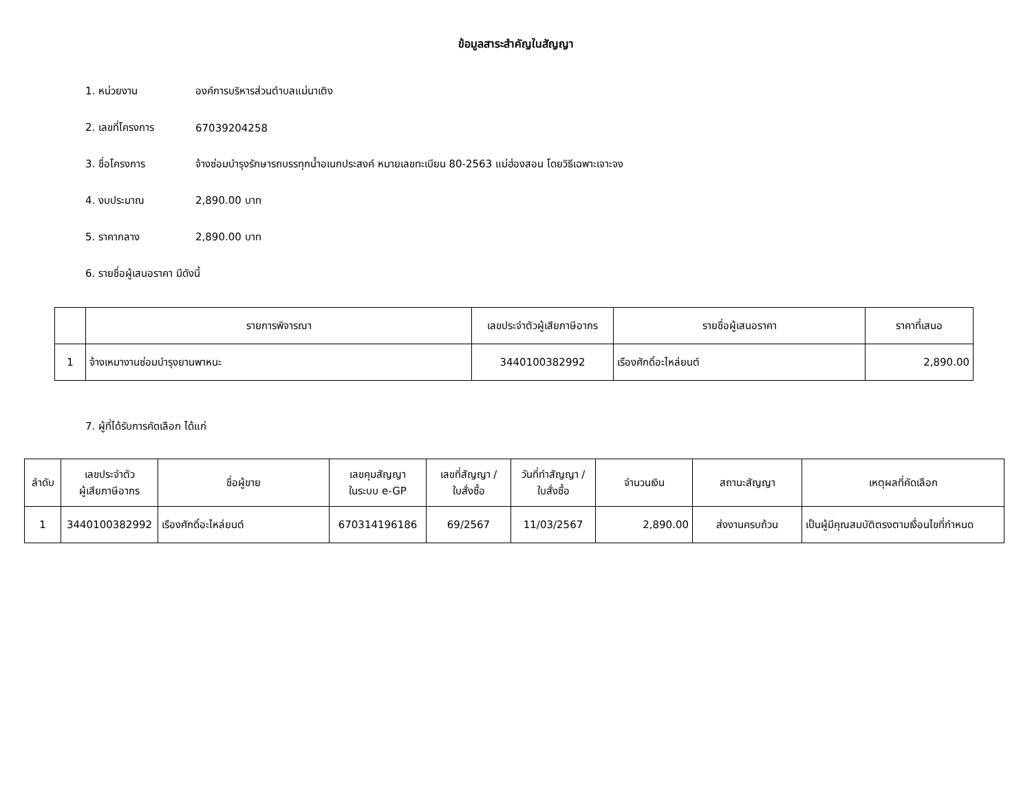ข้อมูลสาระสำคัญในสัญญา
1. หน่วยงาน องค์การบริหารส่วนตำบลแม่นาเติง
2. เลขที่โครงการ 67039204258
3. ชื่อโครงการ จ้างซ่อมบำรุงรักษารถบรรทุกน้ำอเนกประสงค์ หมายเลขทะเบียน 80-2563 แม่ฮ่องสอน โดยวิธีเฉพาะเจาะจง
4. งบประมาณ 2,890.00 บาท
5. ราคากลาง 2,890.00 บาท
6. รายชื่อผู้เสนอราคา มีดังนี้
| | รายการพิจารณา | เลขประจำตัวผู้เสียภาษีอากร | รายชื่อผู้เสนอราคา | ราคาที่เสนอ |
| --- | --- | --- | --- | --- |
| 1 | จ้างเหมางานซ่อมบำรุงยานพาหนะ | 3440100382992 | เรืองศักดิ์อะไหล่ยนต์ | 2,890.00 |
7. ผู้ที่ได้รับการคัดเลือก ได้แก่
| ลำดับ | เลขประจำตัว ผู้เสียภาษีอากร | ชื่อผู้ขาย | เลขคุมสัญญา ในระบบ e-GP | เลขที่สัญญา / ใบสั่งซื้อ | วันที่ทำสัญญา / ใบสั่งซื้อ | จำนวนเงิน | สถานะสัญญา | เหตุผลที่คัดเลือก |
| --- | --- | --- | --- | --- | --- | --- | --- | --- |
| 1 | 3440100382992 | เรืองศักดิ์อะไหล่ยนต์ | 670314196186 | 69/2567 | 11/03/2567 | 2,890.00 | ส่งงานครบถ้วน | เป็นผู้มีคุณสมบัติตรงตามเงื่อนไขที่กำหนด |